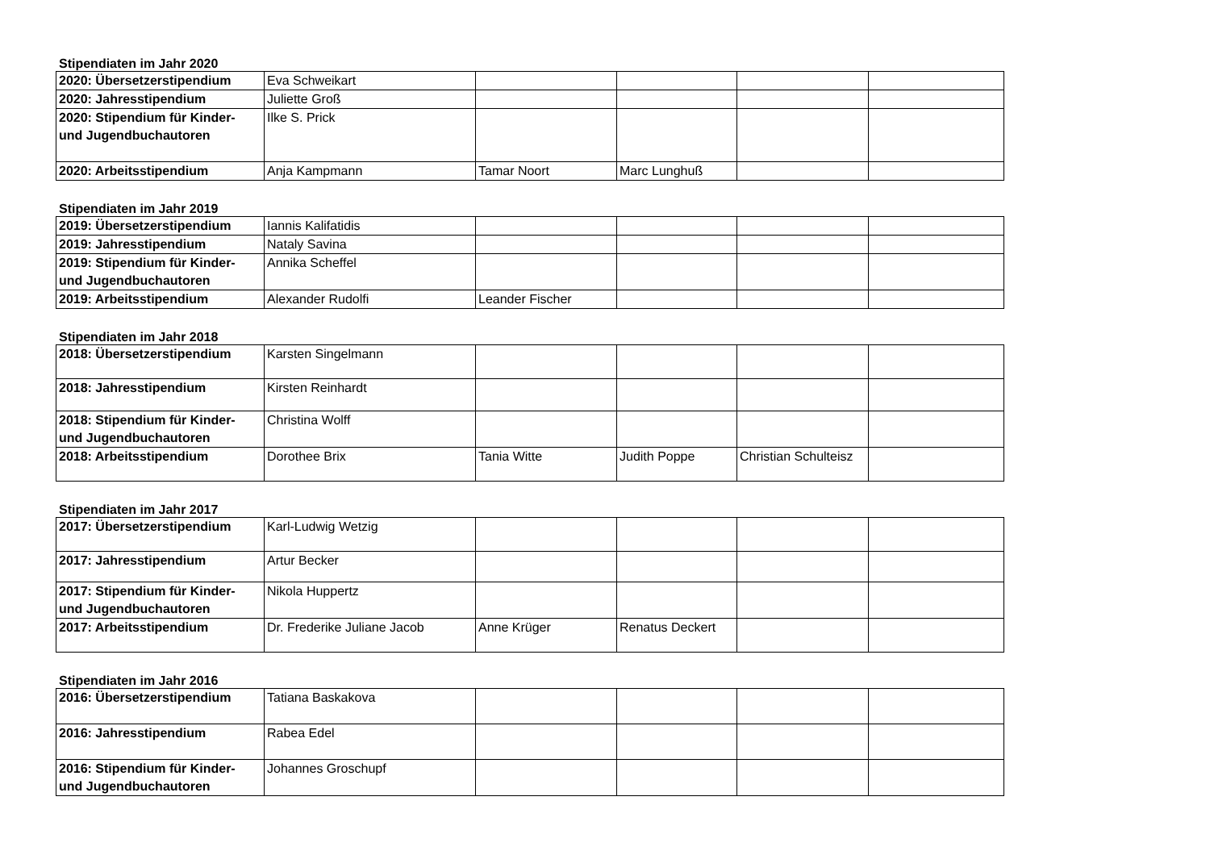Stipendiaten im Jahr 2020
| 2020: Übersetzerstipendium | Eva Schweikart | | | | |
| 2020: Jahresstipendium | Juliette Groß | | | | |
| 2020: Stipendium für Kinder- und Jugendbuchautoren | Ilke S. Prick | | | | |
| 2020: Arbeitsstipendium | Anja Kampmann | Tamar Noort | Marc Lunghuß | | |
Stipendiaten im Jahr 2019
| 2019: Übersetzerstipendium | Iannis Kalifatidis | | | | |
| 2019: Jahresstipendium | Nataly Savina | | | | |
| 2019: Stipendium für Kinder- und Jugendbuchautoren | Annika Scheffel | | | | |
| 2019: Arbeitsstipendium | Alexander Rudolfi | Leander Fischer | | | |
Stipendiaten im Jahr 2018
| 2018: Übersetzerstipendium | Karsten Singelmann | | | | |
| 2018: Jahresstipendium | Kirsten Reinhardt | | | | |
| 2018: Stipendium für Kinder- und Jugendbuchautoren | Christina Wolff | | | | |
| 2018: Arbeitsstipendium | Dorothee Brix | Tania Witte | Judith Poppe | Christian Schulteisz | |
Stipendiaten im Jahr 2017
| 2017: Übersetzerstipendium | Karl-Ludwig Wetzig | | | | |
| 2017: Jahresstipendium | Artur Becker | | | | |
| 2017: Stipendium für Kinder- und Jugendbuchautoren | Nikola Huppertz | | | | |
| 2017: Arbeitsstipendium | Dr. Frederike Juliane Jacob | Anne Krüger | Renatus Deckert | | |
Stipendiaten im Jahr 2016
| 2016: Übersetzerstipendium | Tatiana Baskakova | | | | |
| 2016: Jahresstipendium | Rabea Edel | | | | |
| 2016: Stipendium für Kinder- und Jugendbuchautoren | Johannes Groschupf | | | | |